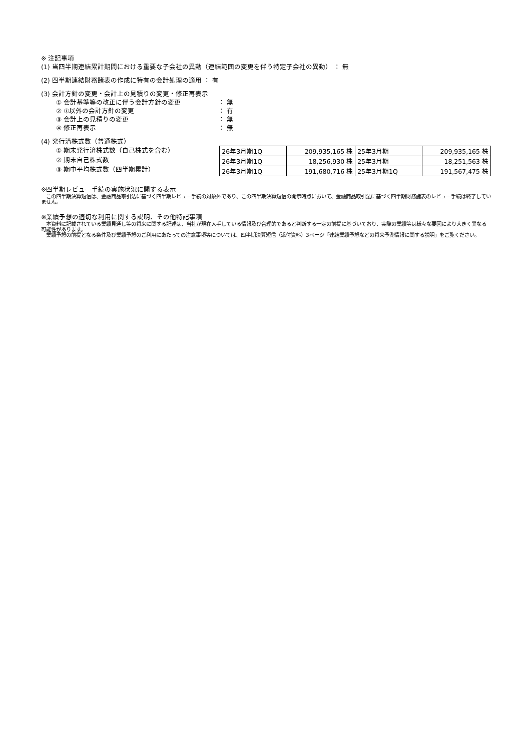※ 注記事項
(1) 当四半期連結累計期間における重要な子会社の異動（連結範囲の変更を伴う特定子会社の異動） ： 無
(2) 四半期連結財務諸表の作成に特有の会計処理の適用 ： 有
(3) 会計方針の変更・会計上の見積りの変更・修正再表示
① 会計基準等の改正に伴う会計方針の変更 ： 無
② ①以外の会計方針の変更 ： 有
③ 会計上の見積りの変更 ： 無
④ 修正再表示 ： 無
(4) 発行済株式数（普通株式）
① 期末発行済株式数（自己株式を含む）
② 期末自己株式数
③ 期中平均株式数（四半期累計）
| 26年3月期1Q | 209,935,165 株 | 25年3月期 | 209,935,165 株 |
| 26年3月期1Q | 18,256,930 株 | 25年3月期 | 18,251,563 株 |
| 26年3月期1Q | 191,680,716 株 | 25年3月期1Q | 191,567,475 株 |
※四半期レビュー手続の実施状況に関する表示
　この四半期決算短信は、金融商品取引法に基づく四半期レビュー手続の対象外であり、この四半期決算短信の開示時点において、金融商品取引法に基づく四半期財務諸表のレビュー手続は終了していません。
※業績予想の適切な利用に関する説明、その他特記事項
　本資料に記載されている業績見通し等の将来に関する記述は、当社が現在入手している情報及び合理的であると判断する一定の前提に基づいており、実際の業績等は様々な要因により大きく異なる可能性があります。
　業績予想の前提となる条件及び業績予想のご利用にあたっての注意事項等については、四半期決算短信（添付資料）3ページ「連結業績予想などの将来予測情報に関する説明」をご覧ください。